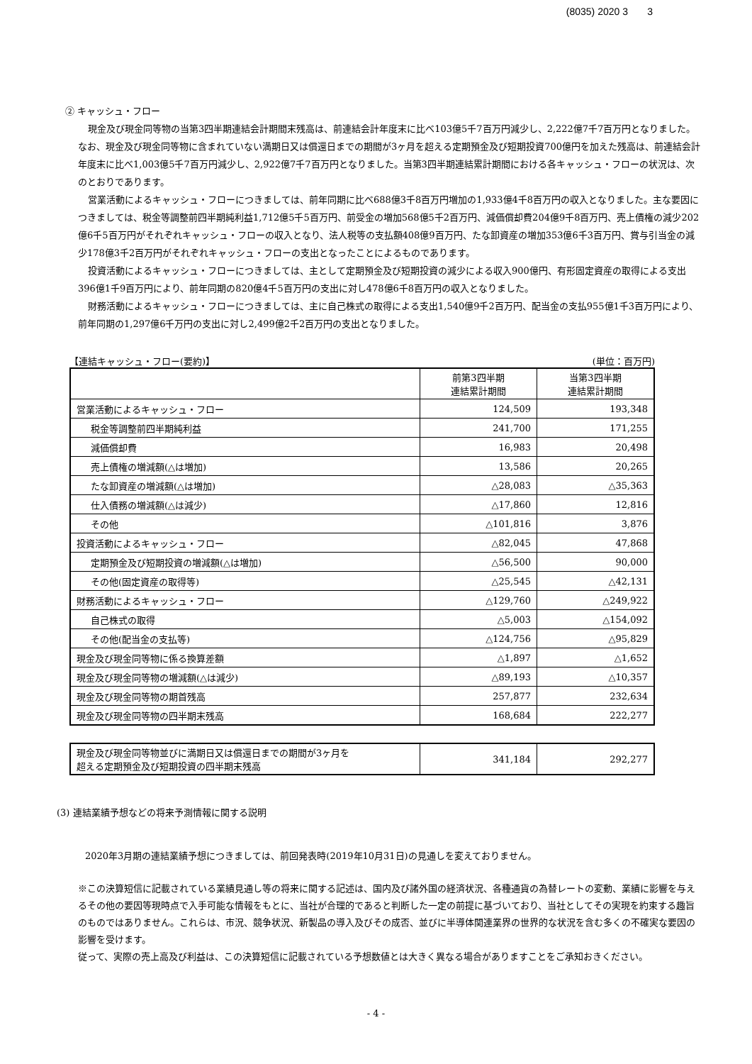(8035) 2020 3 3
② キャッシュ・フロー
現金及び現金同等物の当第3四半期連結会計期間末残高は、前連結会計年度末に比べ103億5千7百万円減少し、2,222億7千7百万円となりました。なお、現金及び現金同等物に含まれていない満期日又は償還日までの期間が3ヶ月を超える定期預金及び短期投資700億円を加えた残高は、前連結会計年度末に比べ1,003億5千7百万円減少し、2,922億7千7百万円となりました。当第3四半期連結累計期間における各キャッシュ・フローの状況は、次のとおりであります。
営業活動によるキャッシュ・フローにつきましては、前年同期に比べ688億3千8百万円増加の1,933億4千8百万円の収入となりました。主な要因につきましては、税金等調整前四半期純利益1,712億5千5百万円、前受金の増加568億5千2百万円、減価償却費204億9千8百万円、売上債権の減少202億6千5百万円がそれぞれキャッシュ・フローの収入となり、法人税等の支払額408億9百万円、たな卸資産の増加353億6千3百万円、賞与引当金の減少178億3千2百万円がそれぞれキャッシュ・フローの支出となったことによるものであります。
投資活動によるキャッシュ・フローにつきましては、主として定期預金及び短期投資の減少による収入900億円、有形固定資産の取得による支出396億1千9百万円により、前年同期の820億4千5百万円の支出に対し478億6千8百万円の収入となりました。
財務活動によるキャッシュ・フローにつきましては、主に自己株式の取得による支出1,540億9千2百万円、配当金の支払955億1千3百万円により、前年同期の1,297億6千万円の支出に対し2,499億2千2百万円の支出となりました。
【連結キャッシュ・フロー(要約)】 (単位：百万円)
| | 前第3四半期 連結累計期間 | 当第3四半期 連結累計期間 |
| --- | --- | --- |
| 営業活動によるキャッシュ・フロー | 124,509 | 193,348 |
| 税金等調整前四半期純利益 | 241,700 | 171,255 |
| 減価償却費 | 16,983 | 20,498 |
| 売上債権の増減額(△は増加) | 13,586 | 20,265 |
| たな卸資産の増減額(△は増加) | △28,083 | △35,363 |
| 仕入債務の増減額(△は減少) | △17,860 | 12,816 |
| その他 | △101,816 | 3,876 |
| 投資活動によるキャッシュ・フロー | △82,045 | 47,868 |
| 定期預金及び短期投資の増減額(△は増加) | △56,500 | 90,000 |
| その他(固定資産の取得等) | △25,545 | △42,131 |
| 財務活動によるキャッシュ・フロー | △129,760 | △249,922 |
| 自己株式の取得 | △5,003 | △154,092 |
| その他(配当金の支払等) | △124,756 | △95,829 |
| 現金及び現金同等物に係る換算差額 | △1,897 | △1,652 |
| 現金及び現金同等物の増減額(△は減少) | △89,193 | △10,357 |
| 現金及び現金同等物の期首残高 | 257,877 | 232,634 |
| 現金及び現金同等物の四半期末残高 | 168,684 | 222,277 |
| 現金及び現金同等物並びに満期日又は償還日までの期間が3ヶ月を 超える定期預金及び短期投資の四半期末残高 | 341,184 | 292,277 |
(3) 連結業績予想などの将来予測情報に関する説明
2020年3月期の連結業績予想につきましては、前回発表時(2019年10月31日)の見通しを変えておりません。
※この決算短信に記載されている業績見通し等の将来に関する記述は、国内及び諸外国の経済状況、各種通貨の為替レートの変動、業績に影響を与えるその他の要因等現時点で入手可能な情報をもとに、当社が合理的であると判断した一定の前提に基づいており、当社としてその実現を約束する趣旨のものではありません。これらは、市況、競争状況、新製品の導入及びその成否、並びに半導体関連業界の世界的な状況を含む多くの不確実な要因の影響を受けます。
従って、実際の売上高及び利益は、この決算短信に記載されている予想数値とは大きく異なる場合がありますことをご承知おきください。
- 4 -